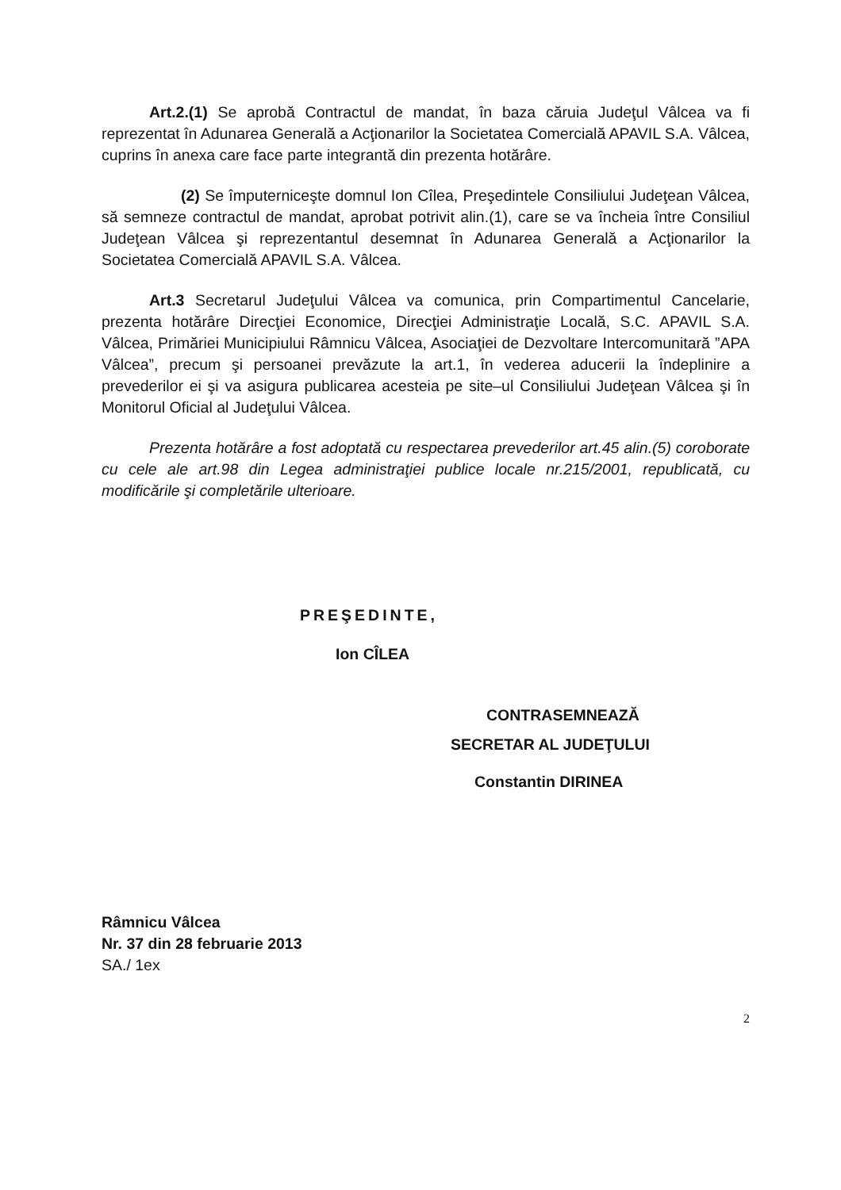Art.2.(1) Se aprobă Contractul de mandat, în baza căruia Judeţul Vâlcea va fi reprezentat în Adunarea Generală a Acţionarilor la Societatea Comercială APAVIL S.A. Vâlcea, cuprins în anexa care face parte integrantă din prezenta hotărâre.
(2) Se împuterniceşte domnul Ion Cîlea, Preşedintele Consiliului Judeţean Vâlcea, să semneze contractul de mandat, aprobat potrivit alin.(1), care se va încheia între Consiliul Judeţean Vâlcea şi reprezentantul desemnat în Adunarea Generală a Acţionarilor la Societatea Comercială APAVIL S.A. Vâlcea.
Art.3 Secretarul Judeţului Vâlcea va comunica, prin Compartimentul Cancelarie, prezenta hotărâre Direcţiei Economice, Direcţiei Administraţie Locală, S.C. APAVIL S.A. Vâlcea, Primăriei Municipiului Râmnicu Vâlcea, Asociaţiei de Dezvoltare Intercomunitară ”APA Vâlcea”, precum şi persoanei prevăzute la art.1, în vederea aducerii la îndeplinire a prevederilor ei şi va asigura publicarea acesteia pe site–ul Consiliului Judeţean Vâlcea şi în Monitorul Oficial al Judeţului Vâlcea.
Prezenta hotărâre a fost adoptată cu respectarea prevederilor art.45 alin.(5) coroborate cu cele ale art.98 din Legea administraţiei publice locale nr.215/2001, republicată, cu modificările şi completările ulterioare.
PREŞEDINTE,
Ion CÎLEA
CONTRASEMNEAZĂ
SECRETAR AL JUDEŢULUI
Constantin DIRINEA
Râmnicu Vâlcea
Nr. 37 din 28 februarie 2013
SA./ 1ex
2